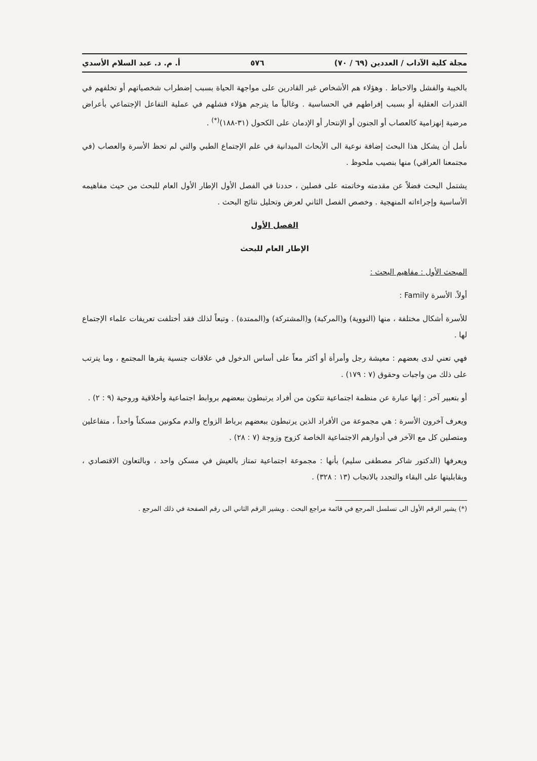مجلة كلية الآداب / العددين (٦٩ / ٧٠) ٥٧٦ أ. م. د. عبد السلام الأسدي
بالخيبة والفشل والاحباط . وهؤلاء هم الأشخاص غير القادرين على مواجهة الحياة بسبب إضطراب شخصياتهم أو تخلفهم في القدرات العقلية أو بسبب إفراطهم في الحساسية . وغالباً ما يترجم هؤلاء فشلهم في عملية التفاعل الإجتماعي بأعراض مرضية إنهزامية كالعصاب أو الجنون أو الإنتحار أو الإدمان على الكحول (٣١-١٨٨)<sup>(*)</sup> .
نأمل أن يشكل هذا البحث إضافة نوعية الى الأبحاث الميدانية في علم الإجتماع الطبي والتي لم تحظ الأسرة والعصاب (في مجتمعنا العراقي) منها بنصيب ملحوظ .
يشتمل البحث فضلاً عن مقدمته وخاتمته على فصلين ، حددنا في الفصل الأول الإطار الأول العام للبحث من حيث مفاهيمه الأساسية وإجراءاته المنهجية . وخصص الفصل الثاني لعرض وتحليل نتائج البحث .
الفصل الأول
الإطار العام للبحث
المبحث الأول : مفاهيم البحث :
أولاً. الأسرة Family :
للأسرة أشكال مختلفة ، منها (النووية) و(المركبة) و(المشتركة) و(الممتدة) . وتبعاً لذلك فقد أختلفت تعريفات علماء الإجتماع لها .
فهي تعني لدى بعضهم : معيشة رجل وأمرأة أو أكثر معاً على أساس الدخول في علاقات جنسية يقرها المجتمع ، وما يترتب على ذلك من واجبات وحقوق (٧ : ١٧٩) .
أو بتعبير آخر : إنها عبارة عن منظمة اجتماعية تتكون من أفراد يرتبطون ببعضهم بروابط اجتماعية وأخلاقية وروحية (٩ : ٢) .
ويعرف آخرون الأسرة : هي مجموعة من الأفراد الذين يرتبطون ببعضهم برباط الزواج والدم مكونين مسكناً واحداً ، متفاعلين ومتصلين كل مع الآخر في أدوارهم الاجتماعية الخاصة كزوج وزوجة (٧ : ٢٨) .
ويعرفها (الدكتور شاكر مصطفى سليم) بأنها : مجموعة اجتماعية تمتاز بالعيش في مسكن واحد ، وبالتعاون الاقتصادي ، وبقابليتها على البقاء والتجدد بالانجاب (١٣ : ٣٢٨) .
(*) يشير الرقم الأول الى تسلسل المرجع في قائمة مراجع البحث . ويشير الرقم الثاني الى رقم الصفحة في ذلك المرجع .